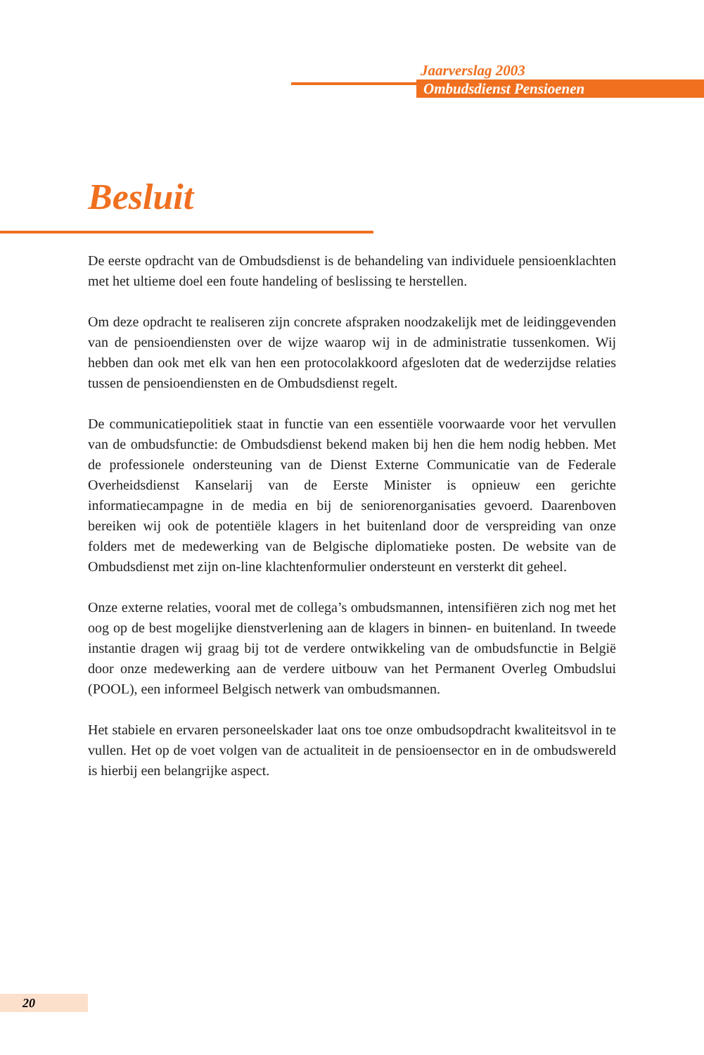Jaarverslag 2003
Ombudsdienst Pensioenen
Besluit
De eerste opdracht van de Ombudsdienst is de behandeling van individuele pensioenklachten met het ultieme doel een foute handeling of beslissing te herstellen.
Om deze opdracht te realiseren zijn concrete afspraken noodzakelijk met de leidinggevenden van de pensioendiensten over de wijze waarop wij in de administratie tussenkomen. Wij hebben dan ook met elk van hen een protocolakkoord afgesloten dat de wederzijdse relaties tussen de pensioendiensten en de Ombudsdienst regelt.
De communicatiepolitiek staat in functie van een essentiële voorwaarde voor het vervullen van de ombudsfunctie: de Ombudsdienst bekend maken bij hen die hem nodig hebben. Met de professionele ondersteuning van de Dienst Externe Communicatie van de Federale Overheidsdienst Kanselarij van de Eerste Minister is opnieuw een gerichte informatiecampagne in de media en bij de seniorenorganisaties gevoerd. Daarenboven bereiken wij ook de potentiële klagers in het buitenland door de verspreiding van onze folders met de medewerking van de Belgische diplomatieke posten. De website van de Ombudsdienst met zijn on-line klachtenformulier ondersteunt en versterkt dit geheel.
Onze externe relaties, vooral met de collega’s ombudsmannen, intensifiëren zich nog met het oog op de best mogelijke dienstverlening aan de klagers in binnen- en buitenland. In tweede instantie dragen wij graag bij tot de verdere ontwikkeling van de ombudsfunctie in België door onze medewerking aan de verdere uitbouw van het Permanent Overleg Ombudslui (POOL), een informeel Belgisch netwerk van ombudsmannen.
Het stabiele en ervaren personeelskader laat ons toe onze ombudsopdracht kwaliteitsvol in te vullen. Het op de voet volgen van de actualiteit in de pensioensector en in de ombudswereld is hierbij een belangrijke aspect.
20